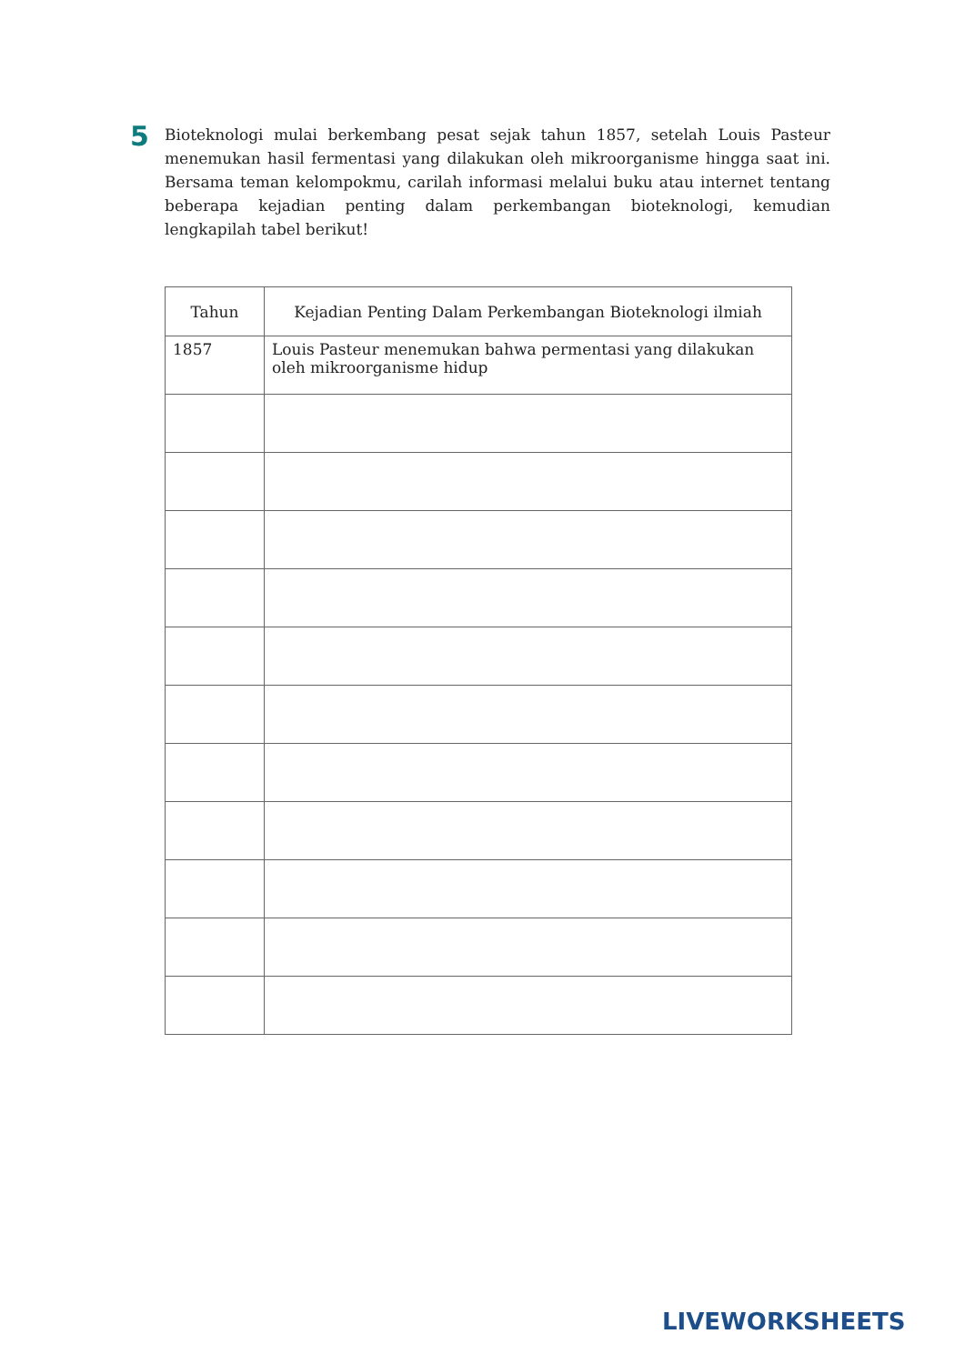5
Bioteknologi mulai berkembang pesat sejak tahun 1857, setelah Louis Pasteur menemukan hasil fermentasi yang dilakukan oleh mikroorganisme hingga saat ini. Bersama teman kelompokmu, carilah informasi melalui buku atau internet tentang beberapa kejadian penting dalam perkembangan bioteknologi, kemudian lengkapilah tabel berikut!
| Tahun | Kejadian Penting Dalam Perkembangan Bioteknologi ilmiah |
| --- | --- |
| 1857 | Louis Pasteur menemukan bahwa permentasi yang dilakukan oleh mikroorganisme hidup |
LIVEWORKSHEETS